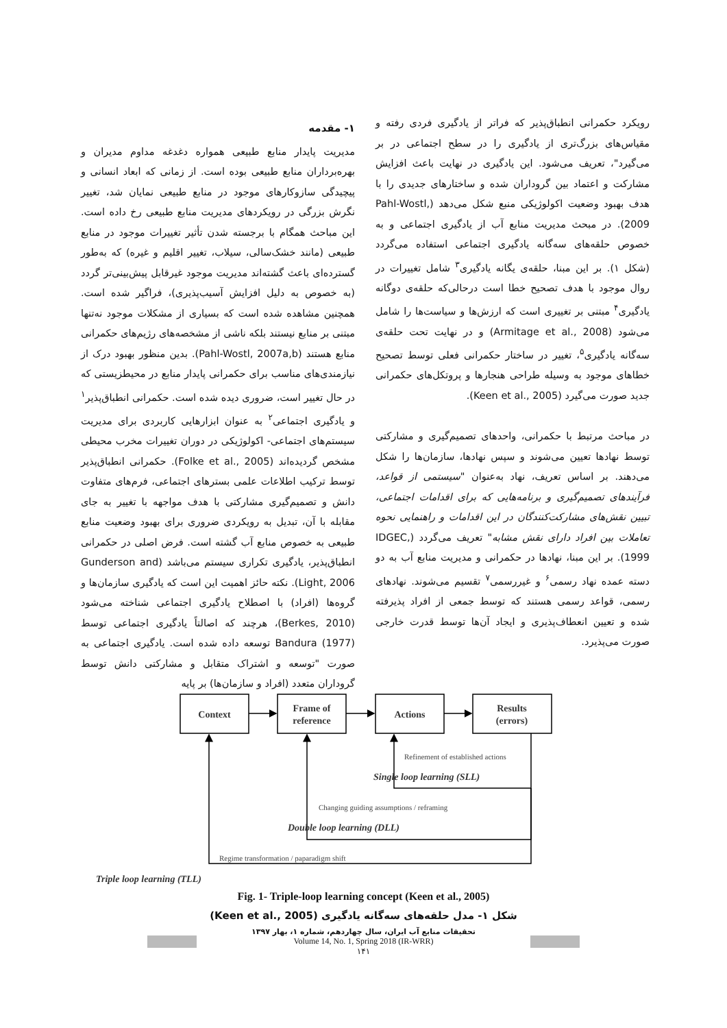۱- مقدمه
مدیریت پایدار منابع طبیعی همواره دغدغه مداوم مدیران و بهره‌برداران منابع طبیعی بوده است. از زمانی که ابعاد انسانی و پیچیدگی سازوکارهای موجود در منابع طبیعی نمایان شد، تغییر نگرش بزرگی در رویکردهای مدیریت منابع طبیعی رخ داده است. این مباحث همگام با برجسته شدن تأثیر تغییرات موجود در منابع طبیعی (مانند خشک‌سالی، سیلاب، تغییر اقلیم و غیره) که به‌طور گسترده‌ای باعث گشته‌اند مدیریت موجود غیرقابل پیش‌بینی‌تر گردد (به خصوص به دلیل افزایش آسیب‌پذیری)، فراگیر شده است. همچنین مشاهده شده است که بسیاری از مشکلات موجود نه‌تنها مبتنی بر منابع نیستند بلکه ناشی از مشخصه‌های رژیم‌های حکمرانی منابع هستند (Pahl-Wostl, 2007a,b). بدین منظور بهبود درک از نیازمندی‌های مناسب برای حکمرانی پایدار منابع در محیطزیستی که در حال تغییر است، ضروری دیده شده است. حکمرانی انطباق‌پذیر<sup>۱</sup> و یادگیری اجتماعی<sup>۲</sup> به عنوان ابزارهایی کاربردی برای مدیریت سیستم‌های اجتماعی- اکولوژیکی در دوران تغییرات مخرب محیطی مشخص گردیده‌اند (Folke et al., 2005). حکمرانی انطباق‌پذیر توسط ترکیب اطلاعات علمی بسترهای اجتماعی، فرم‌های متفاوت دانش و تصمیم‌گیری مشارکتی با هدف مواجهه با تغییر به جای مقابله با آن، تبدیل به رویکردی ضروری برای بهبود وضعیت منابع طبیعی به خصوص منابع آب گشته است. فرض اصلی در حکمرانی انطباق‌پذیر، یادگیری تکراری سیستم می‌باشد (Gunderson and Light, 2006). نکته حائز اهمیت این است که یادگیری سازمان‌ها و گروه‌ها (افراد) با اصطلاح یادگیری اجتماعی شناخته می‌شود (Berkes, 2010)، هرچند که اصالتاً یادگیری اجتماعی توسط Bandura (1977) توسعه داده شده است. یادگیری اجتماعی به صورت "توسعه و اشتراک متقابل و مشارکتی دانش توسط گروداران متعدد (افراد و سازمان‌ها) بر پایه
رویکرد حکمرانی انطباق‌پذیر که فراتر از یادگیری فردی رفته و مقیاس‌های بزرگ‌تری از یادگیری را در سطح اجتماعی در بر می‌گیرد"، تعریف می‌شود. این یادگیری در نهایت باعث افزایش مشارکت و اعتماد بین گروداران شده و ساختارهای جدیدی را با هدف بهبود وضعیت اکولوژیکی منبع شکل می‌دهد (Pahl-Wostl, 2009). در مبحث مدیریت منابع آب از یادگیری اجتماعی و به خصوص حلقه‌های سه‌گانه یادگیری اجتماعی استفاده می‌گردد (شکل ۱). بر این مبنا، حلقه‌ی یگانه یادگیری<sup>۳</sup> شامل تغییرات در روال موجود با هدف تصحیح خطا است درحالی‌که حلقه‌ی دوگانه یادگیری<sup>۴</sup> مبتنی بر تغییری است که ارزش‌ها و سیاست‌ها را شامل می‌شود (Armitage et al., 2008) و در نهایت تحت حلقه‌ی سه‌گانه یادگیری<sup>۵</sup>، تغییر در ساختار حکمرانی فعلی توسط تصحیح خطاهای موجود به وسیله طراحی هنجارها و پروتکل‌های حکمرانی جدید صورت می‌گیرد (Keen et al., 2005).
در مباحث مرتبط با حکمرانی، واحدهای تصمیم‌گیری و مشارکتی توسط نهادها تعیین می‌شوند و سپس نهادها، سازمان‌ها را شکل می‌دهند. بر اساس تعریف، نهاد به‌عنوان "سیستمی از قواعد، فرآیندهای تصمیم‌گیری و برنامه‌هایی که برای اقدامات اجتماعی، تبیین نقش‌های مشارکت‌کنندگان در این اقدامات و راهنمایی نحوه تعاملات بین افراد دارای نقش مشابه" تعریف می‌گردد (IDGEC, 1999). بر این مبنا، نهادها در حکمرانی و مدیریت منابع آب به دو دسته عمده نهاد رسمی<sup>۶</sup> و غیررسمی<sup>۷</sup> تقسیم می‌شوند. نهادهای رسمی، قواعد رسمی هستند که توسط جمعی از افراد پذیرفته شده و تعیین انعطاف‌پذیری و ایجاد آن‌ها توسط قدرت خارجی صورت می‌پذیرد.
Context
Frame of
reference
Actions
Results
(errors)
Refinement of established actions
Changing guiding assumptions / reframing
Regime transformation / paparadigm shift
Single loop learning (SLL)
Double loop learning (DLL)
Triple loop learning (TLL)
Fig. 1- Triple-loop learning concept (Keen et al., 2005)
شکل ۱- مدل حلقه‌های سه‌گانه یادگیری (Keen et al., 2005)
تحقیقات منابع آب ایران، سال چهاردهم، شماره ۱، بهار ۱۳۹۷
Volume 14, No. 1, Spring 2018 (IR-WRR)
۱۴۱